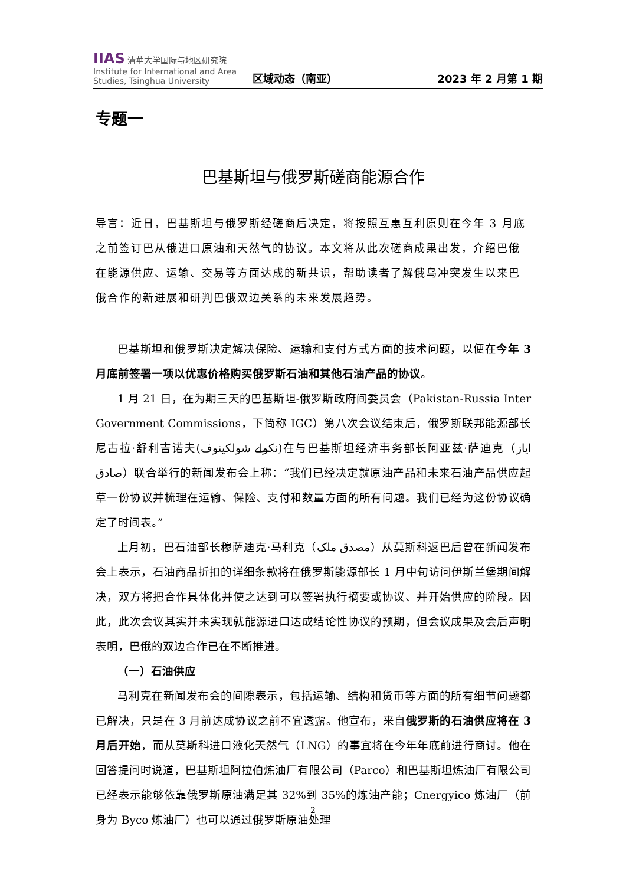IIAS 清華大学国际与地区研究院
Institute for International and Area Studies, Tsinghua University
区域动态（南亚）
2023 年 2 月第 1 期
专题一
巴基斯坦与俄罗斯磋商能源合作
导言：近日，巴基斯坦与俄罗斯经磋商后决定，将按照互惠互利原则在今年 3 月底之前签订巴从俄进口原油和天然气的协议。本文将从此次磋商成果出发，介绍巴俄在能源供应、运输、交易等方面达成的新共识，帮助读者了解俄乌冲突发生以来巴俄合作的新进展和研判巴俄双边关系的未来发展趋势。
巴基斯坦和俄罗斯决定解决保险、运输和支付方式方面的技术问题，以便在今年 3 月底前签署一项以优惠价格购买俄罗斯石油和其他石油产品的协议。
1 月 21 日，在为期三天的巴基斯坦-俄罗斯政府间委员会（Pakistan-Russia Inter Government Commissions，下简称 IGC）第八次会议结束后，俄罗斯联邦能源部长尼古拉·舒利吉诺夫(نکولے شولکینوف)在与巴基斯坦经济事务部长阿亚兹·萨迪克（ایاز صادق）联合举行的新闻发布会上称：“我们已经决定就原油产品和未来石油产品供应起草一份协议并梳理在运输、保险、支付和数量方面的所有问题。我们已经为这份协议确定了时间表。”
上月初，巴石油部长穆萨迪克·马利克（مصدق ملک）从莫斯科返巴后曾在新闻发布会上表示，石油商品折扣的详细条款将在俄罗斯能源部长 1 月中旬访问伊斯兰堡期间解决，双方将把合作具体化并使之达到可以签署执行摘要或协议、并开始供应的阶段。因此，此次会议其实并未实现就能源进口达成结论性协议的预期，但会议成果及会后声明表明，巴俄的双边合作已在不断推进。
（一）石油供应
马利克在新闻发布会的间隙表示，包括运输、结构和货币等方面的所有细节问题都已解决，只是在 3 月前达成协议之前不宜透露。他宣布，来自俄罗斯的石油供应将在 3 月后开始，而从莫斯科进口液化天然气（LNG）的事宜将在今年年底前进行商讨。他在回答提问时说道，巴基斯坦阿拉伯炼油厂有限公司（Parco）和巴基斯坦炼油厂有限公司已经表示能够依靠俄罗斯原油满足其 32%到 35%的炼油产能；Cnergyico 炼油厂（前身为 Byco 炼油厂）也可以通过俄罗斯原油处理
2